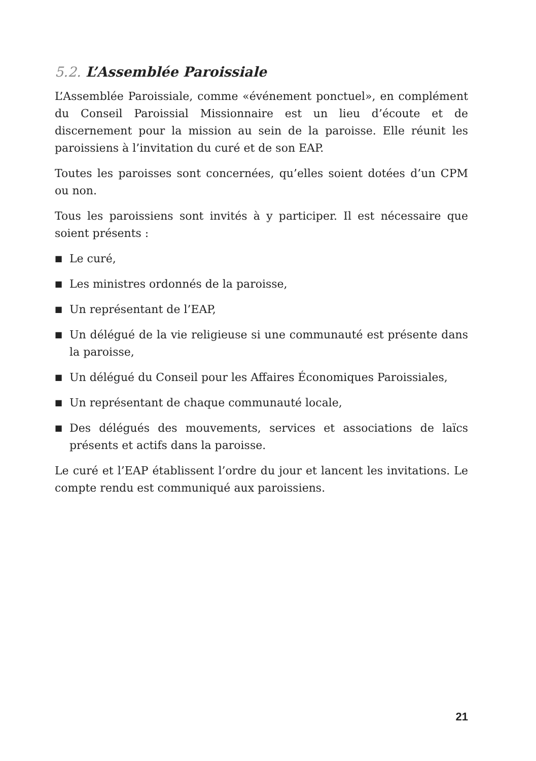5.2. L’Assemblée Paroissiale
L’Assemblée Paroissiale, comme «événement ponctuel», en complément du Conseil Paroissial Missionnaire est un lieu d’écoute et de discernement pour la mission au sein de la paroisse. Elle réunit les paroissiens à l’invitation du curé et de son EAP.
Toutes les paroisses sont concernées, qu’elles soient dotées d’un CPM ou non.
Tous les paroissiens sont invités à y participer. Il est nécessaire que soient présents :
■ Le curé,
■ Les ministres ordonnés de la paroisse,
■ Un représentant de l’EAP,
■ Un délégué de la vie religieuse si une communauté est présente dans la paroisse,
■ Un délégué du Conseil pour les Affaires Économiques Paroissiales,
■ Un représentant de chaque communauté locale,
■ Des délégués des mouvements, services et associations de laïcs présents et actifs dans la paroisse.
Le curé et l’EAP établissent l’ordre du jour et lancent les invitations. Le compte rendu est communiqué aux paroissiens.
21